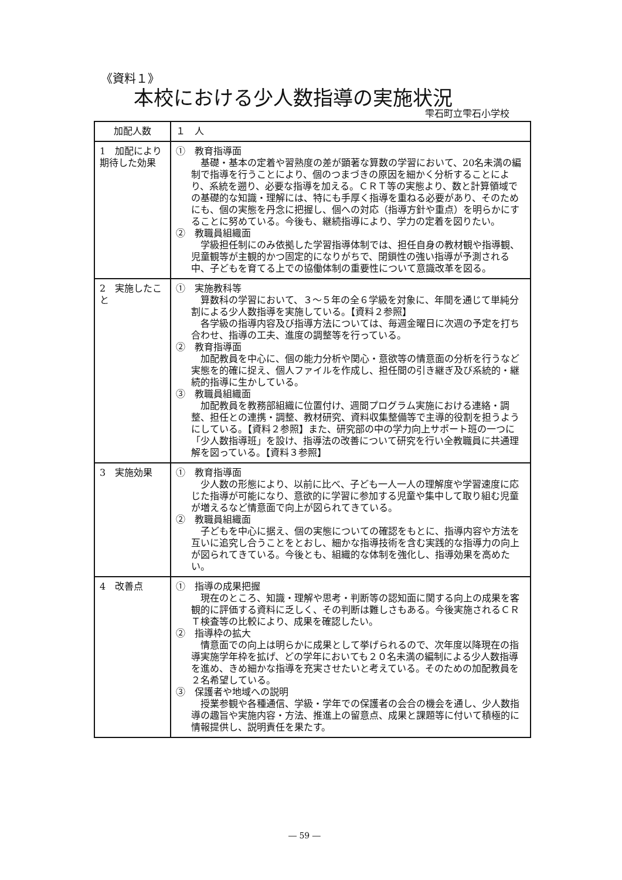《資料１》
本校における少人数指導の実施状況
雫石町立雫石小学校
| 加配人数 | １ 人 |
| 1 加配により期待した効果 | ① 教育指導面 基礎・基本の定着や習熟度の差が顕著な算数の学習において、20名未満の編制で指導を行うことにより、個のつまづきの原因を細かく分析することにより、系統を遡り、必要な指導を加える。ＣＲＴ等の実態より、数と計算領域での基礎的な知識・理解には、特にも手厚く指導を重ねる必要があり、そのためにも、個の実態を丹念に把握し、個への対応（指導方針や重点）を明らかにすることに努めている。今後も、継続指導により、学力の定着を図りたい。 ② 教職員組織面 学級担任制にのみ依拠した学習指導体制では、担任自身の教材観や指導観、児童観等が主観的かつ固定的になりがちで、閉鎖性の強い指導が予測される中、子どもを育てる上での協働体制の重要性について意識改革を図る。 |
| 2 実施したこと | ① 実施教科等 算数科の学習において、３～５年の全６学級を対象に、年間を通じて単純分割による少人数指導を実施している。【資料２参照】 各学級の指導内容及び指導方法については、毎週金曜日に次週の予定を打ち合わせ、指導の工夫、進度の調整等を行っている。 ② 教育指導面 加配教員を中心に、個の能力分析や関心・意欲等の情意面の分析を行うなど実態を的確に捉え、個人ファイルを作成し、担任間の引き継ぎ及び系統的・継続的指導に生かしている。 ③ 教職員組織面 加配教員を教務部組織に位置付け、週間プログラム実施における連絡・調整、担任との連携・調整、教材研究、資料収集整備等で主導的役割を担うようにしている。【資料２参照】また、研究部の中の学力向上サポート班の一つに「少人数指導班」を設け、指導法の改善について研究を行い全教職員に共通理解を図っている。【資料３参照】 |
| 3 実施効果 | ① 教育指導面 少人数の形態により、以前に比べ、子ども一人一人の理解度や学習速度に応じた指導が可能になり、意欲的に学習に参加する児童や集中して取り組む児童が増えるなど情意面で向上が図られてきている。 ② 教職員組織面 子どもを中心に据え、個の実態についての確認をもとに、指導内容や方法を互いに追究し合うことをとおし、細かな指導技術を含む実践的な指導力の向上が図られてきている。今後とも、組織的な体制を強化し、指導効果を高めたい。 |
| 4 改善点 | ① 指導の成果把握 現在のところ、知識・理解や思考・判断等の認知面に関する向上の成果を客観的に評価する資料に乏しく、その判断は難しさもある。今後実施されるＣＲＴ検査等の比較により、成果を確認したい。 ② 指導枠の拡大 情意面での向上は明らかに成果として挙げられるので、次年度以降現在の指導実施学年枠を拡げ、どの学年においても２０名未満の編制による少人数指導を進め、きめ細かな指導を充実させたいと考えている。そのための加配教員を２名希望している。 ③ 保護者や地域への説明 授業参観や各種通信、学級・学年での保護者の会合の機会を通し、少人数指導の趣旨や実施内容・方法、推進上の留意点、成果と課題等に付いて積極的に情報提供し、説明責任を果たす。 |
― 59 ―